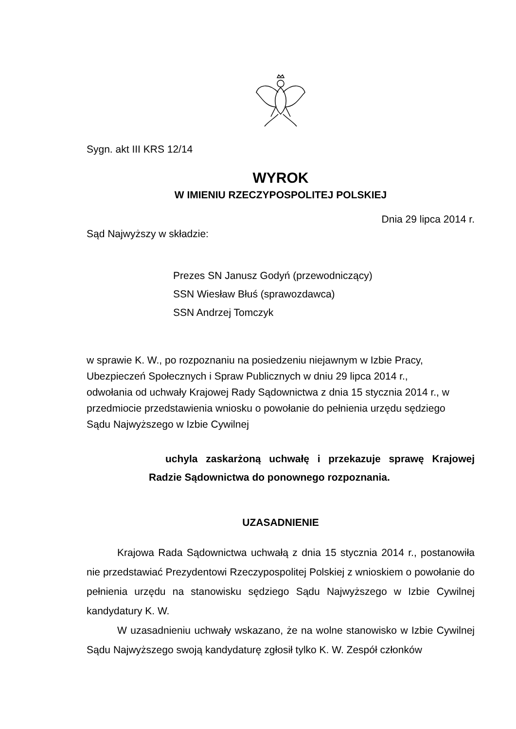Sygn. akt III KRS 12/14
WYROK
W IMIENIU RZECZYPOSPOLITEJ POLSKIEJ
Dnia 29 lipca 2014 r.
Sąd Najwyższy w składzie:
Prezes SN Janusz Godyń (przewodniczący)
SSN Wiesław Błuś (sprawozdawca)
SSN Andrzej Tomczyk
w sprawie K. W., po rozpoznaniu na posiedzeniu niejawnym w Izbie Pracy,
Ubezpieczeń Społecznych i Spraw Publicznych w dniu 29 lipca 2014 r.,
odwołania od uchwały Krajowej Rady Sądownictwa z dnia 15 stycznia 2014 r., w
przedmiocie przedstawienia wniosku o powołanie do pełnienia urzędu sędziego
Sądu Najwyższego w Izbie Cywilnej
uchyla zaskarżoną uchwałę i przekazuje sprawę Krajowej Radzie Sądownictwa do ponownego rozpoznania.
UZASADNIENIE
Krajowa Rada Sądownictwa uchwałą z dnia 15 stycznia 2014 r., postanowiła nie przedstawiać Prezydentowi Rzeczypospolitej Polskiej z wnioskiem o powołanie do pełnienia urzędu na stanowisku sędziego Sądu Najwyższego w Izbie Cywilnej kandydatury K. W.
W uzasadnieniu uchwały wskazano, że na wolne stanowisko w Izbie Cywilnej Sądu Najwyższego swoją kandydaturę zgłosił tylko K. W. Zespół członków